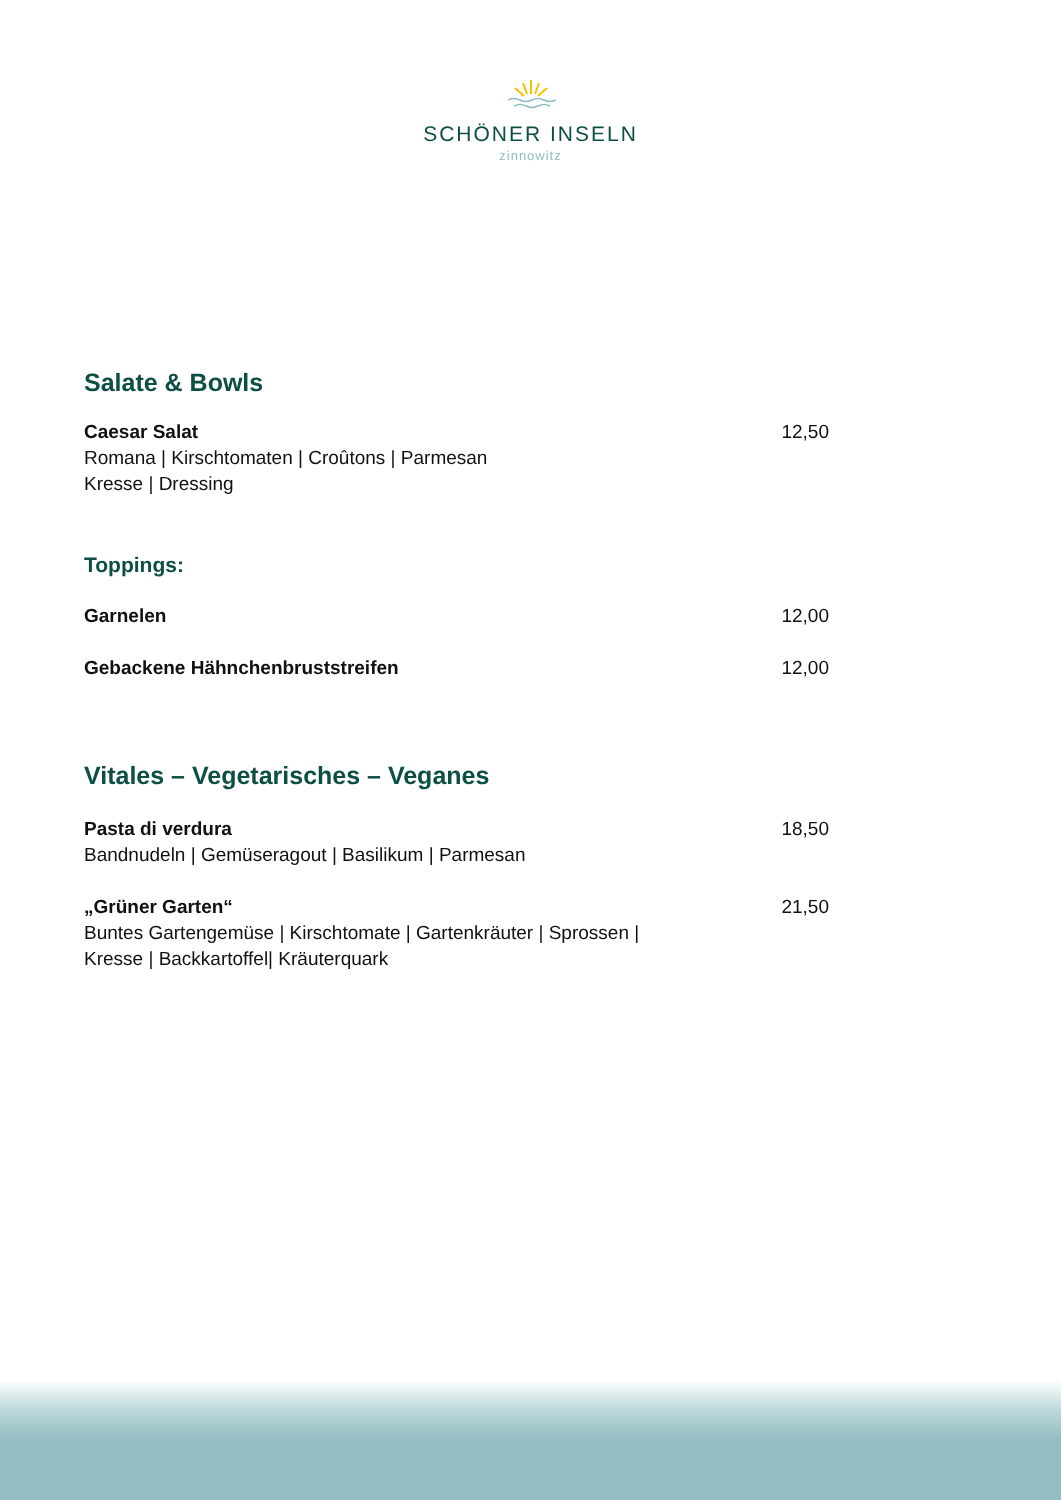SCHÖNER INSELN
zinnowitz
Salate & Bowls
Caesar Salat
Romana | Kirschtomaten | Croûtons | Parmesan
Kresse | Dressing
12,50
Toppings:
Garnelen 12,00
Gebackene Hähnchenbruststreifen
12,00
Vitales – Vegetarisches – Veganes
Pasta di verdura
Bandnudeln | Gemüseragout | Basilikum | Parmesan
18,50
„Grüner Garten“
Buntes Gartengemüse | Kirschtomate | Gartenkräuter | Sprossen |
Kresse | Backkartoffel| Kräuterquark
21,50